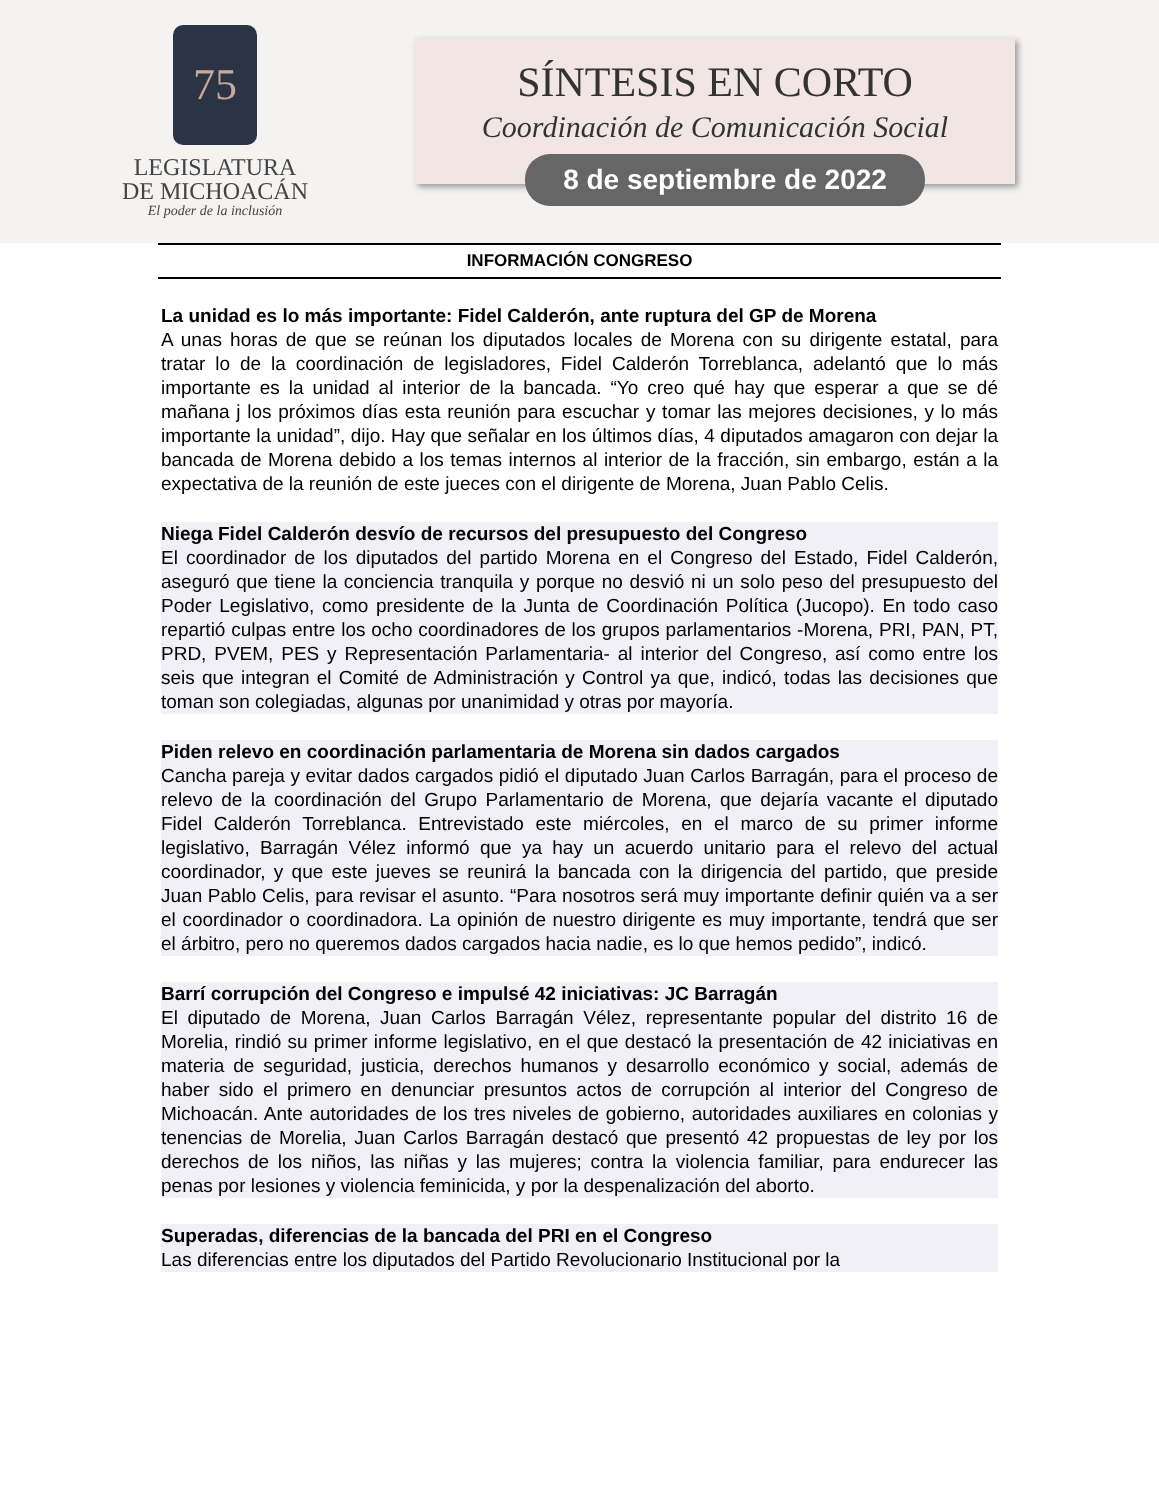75
LEGISLATURA
DE MICHOACÁN
El poder de la inclusión
SÍNTESIS EN CORTO
Coordinación de Comunicación Social
8 de septiembre de 2022
INFORMACIÓN CONGRESO
La unidad es lo más importante: Fidel Calderón, ante ruptura del GP de Morena
A unas horas de que se reúnan los diputados locales de Morena con su dirigente estatal, para tratar lo de la coordinación de legisladores, Fidel Calderón Torreblanca, adelantó que lo más importante es la unidad al interior de la bancada. “Yo creo qué hay que esperar a que se dé mañana j los próximos días esta reunión para escuchar y tomar las mejores decisiones, y lo más importante la unidad”, dijo. Hay que señalar en los últimos días, 4 diputados amagaron con dejar la bancada de Morena debido a los temas internos al interior de la fracción, sin embargo, están a la expectativa de la reunión de este jueces con el dirigente de Morena, Juan Pablo Celis.
Niega Fidel Calderón desvío de recursos del presupuesto del Congreso
El coordinador de los diputados del partido Morena en el Congreso del Estado, Fidel Calderón, aseguró que tiene la conciencia tranquila y porque no desvió ni un solo peso del presupuesto del Poder Legislativo, como presidente de la Junta de Coordinación Política (Jucopo). En todo caso repartió culpas entre los ocho coordinadores de los grupos parlamentarios -Morena, PRI, PAN, PT, PRD, PVEM, PES y Representación Parlamentaria- al interior del Congreso, así como entre los seis que integran el Comité de Administración y Control ya que, indicó, todas las decisiones que toman son colegiadas, algunas por unanimidad y otras por mayoría.
Piden relevo en coordinación parlamentaria de Morena sin dados cargados
Cancha pareja y evitar dados cargados pidió el diputado Juan Carlos Barragán, para el proceso de relevo de la coordinación del Grupo Parlamentario de Morena, que dejaría vacante el diputado Fidel Calderón Torreblanca. Entrevistado este miércoles, en el marco de su primer informe legislativo, Barragán Vélez informó que ya hay un acuerdo unitario para el relevo del actual coordinador, y que este jueves se reunirá la bancada con la dirigencia del partido, que preside Juan Pablo Celis, para revisar el asunto. “Para nosotros será muy importante definir quién va a ser el coordinador o coordinadora. La opinión de nuestro dirigente es muy importante, tendrá que ser el árbitro, pero no queremos dados cargados hacia nadie, es lo que hemos pedido”, indicó.
Barrí corrupción del Congreso e impulsé 42 iniciativas: JC Barragán
El diputado de Morena, Juan Carlos Barragán Vélez, representante popular del distrito 16 de Morelia, rindió su primer informe legislativo, en el que destacó la presentación de 42 iniciativas en materia de seguridad, justicia, derechos humanos y desarrollo económico y social, además de haber sido el primero en denunciar presuntos actos de corrupción al interior del Congreso de Michoacán. Ante autoridades de los tres niveles de gobierno, autoridades auxiliares en colonias y tenencias de Morelia, Juan Carlos Barragán destacó que presentó 42 propuestas de ley por los derechos de los niños, las niñas y las mujeres; contra la violencia familiar, para endurecer las penas por lesiones y violencia feminicida, y por la despenalización del aborto.
Superadas, diferencias de la bancada del PRI en el Congreso
Las diferencias entre los diputados del Partido Revolucionario Institucional por la